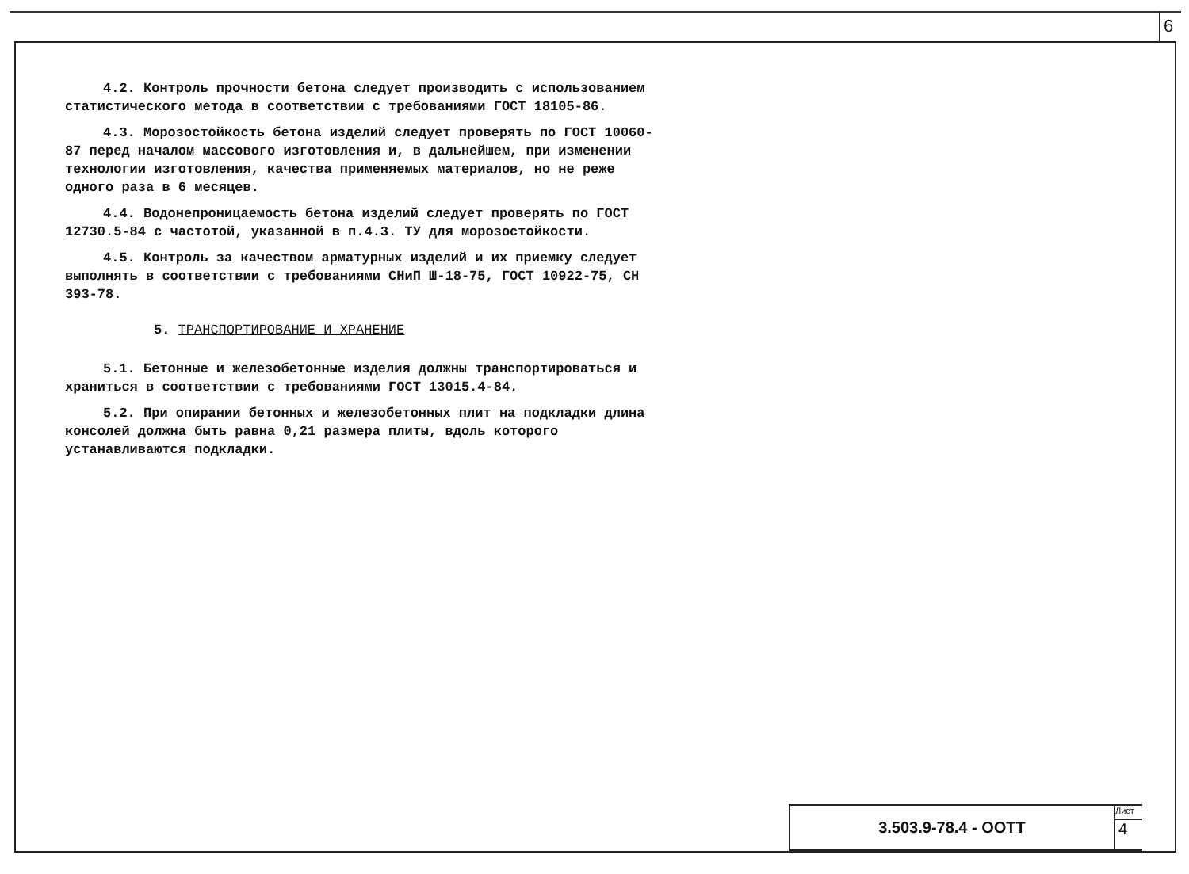6
4.2. Контроль прочности бетона следует производить с использованием статистического метода в соответствии с требованиями ГОСТ 18105-86.
4.3. Морозостойкость бетона изделий следует проверять по ГОСТ 10060-87 перед началом массового изготовления и, в дальнейшем, при изменении технологии изготовления, качества применяемых материалов, но не реже одного раза в 6 месяцев.
4.4. Водонепроницаемость бетона изделий следует проверять по ГОСТ 12730.5-84 с частотой, указанной в п.4.3. ТУ для морозостойкости.
4.5. Контроль за качеством арматурных изделий и их приемку следует выполнять в соответствии с требованиями СНиП Ш-18-75, ГОСТ 10922-75, СН 393-78.
5. ТРАНСПОРТИРОВАНИЕ И ХРАНЕНИЕ
5.1. Бетонные и железобетонные изделия должны транспортироваться и храниться в соответствии с требованиями ГОСТ 13015.4-84.
5.2. При опирании бетонных и железобетонных плит на подкладки длина консолей должна быть равна 0,21 размера плиты, вдоль которого устанавливаются подкладки.
3.503.9-78.4 - ООТТ
Лист
4